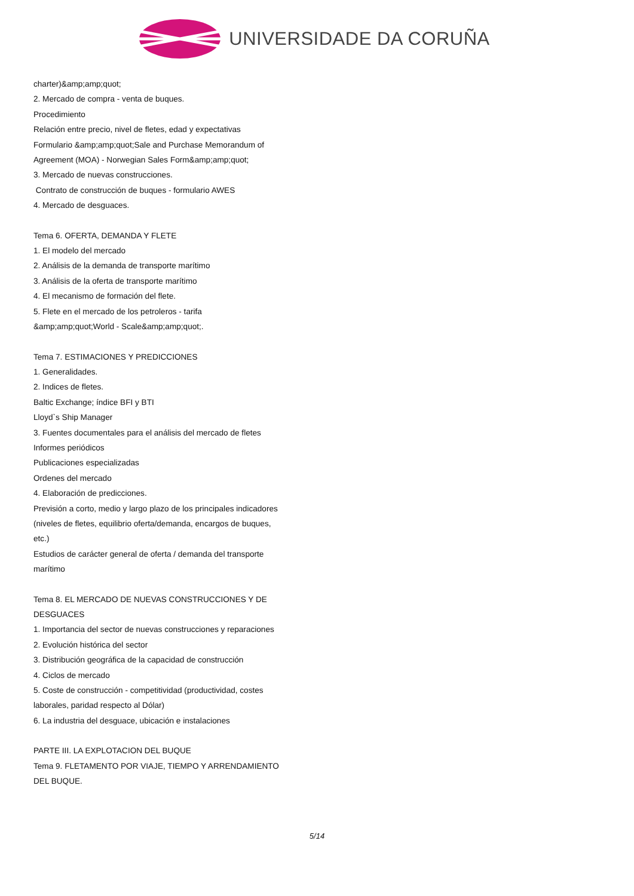UNIVERSIDADE DA CORUÑA
charter)&amp;amp;quot;
2. Mercado de compra - venta de buques.
Procedimiento
Relación entre precio, nivel de fletes, edad y expectativas
Formulario &amp;amp;quot;Sale and Purchase Memorandum of Agreement (MOA) - Norwegian Sales Form&amp;amp;quot;
3. Mercado de nuevas construcciones.
Contrato de construcción de buques - formulario AWES
4. Mercado de desguaces.
Tema 6. OFERTA, DEMANDA Y FLETE
1. El modelo del mercado
2. Análisis de la demanda de transporte marítimo
3. Análisis de la oferta de transporte marítimo
4. El mecanismo de formación del flete.
5. Flete en el mercado de los petroleros - tarifa &amp;amp;quot;World - Scale&amp;amp;quot;.
Tema 7. ESTIMACIONES Y PREDICCIONES
1. Generalidades.
2. Indices de fletes.
Baltic Exchange; índice BFI y BTI
Lloyd`s Ship Manager
3. Fuentes documentales para el análisis del mercado de fletes
Informes periódicos
Publicaciones especializadas
Ordenes del mercado
4. Elaboración de predicciones.
Previsión a corto, medio y largo plazo de los principales indicadores (niveles de fletes, equilibrio oferta/demanda, encargos de buques, etc.)
Estudios de carácter general de oferta / demanda del transporte marítimo
Tema 8. EL MERCADO DE NUEVAS CONSTRUCCIONES Y DE DESGUACES
1. Importancia del sector de nuevas construcciones y reparaciones
2. Evolución histórica del sector
3. Distribución geográfica de la capacidad de construcción
4. Ciclos de mercado
5. Coste de construcción - competitividad (productividad, costes laborales, paridad respecto al Dólar)
6. La industria del desguace, ubicación e instalaciones
PARTE III. LA EXPLOTACION DEL BUQUE
Tema 9. FLETAMENTO POR VIAJE, TIEMPO Y ARRENDAMIENTO DEL BUQUE.
5/14